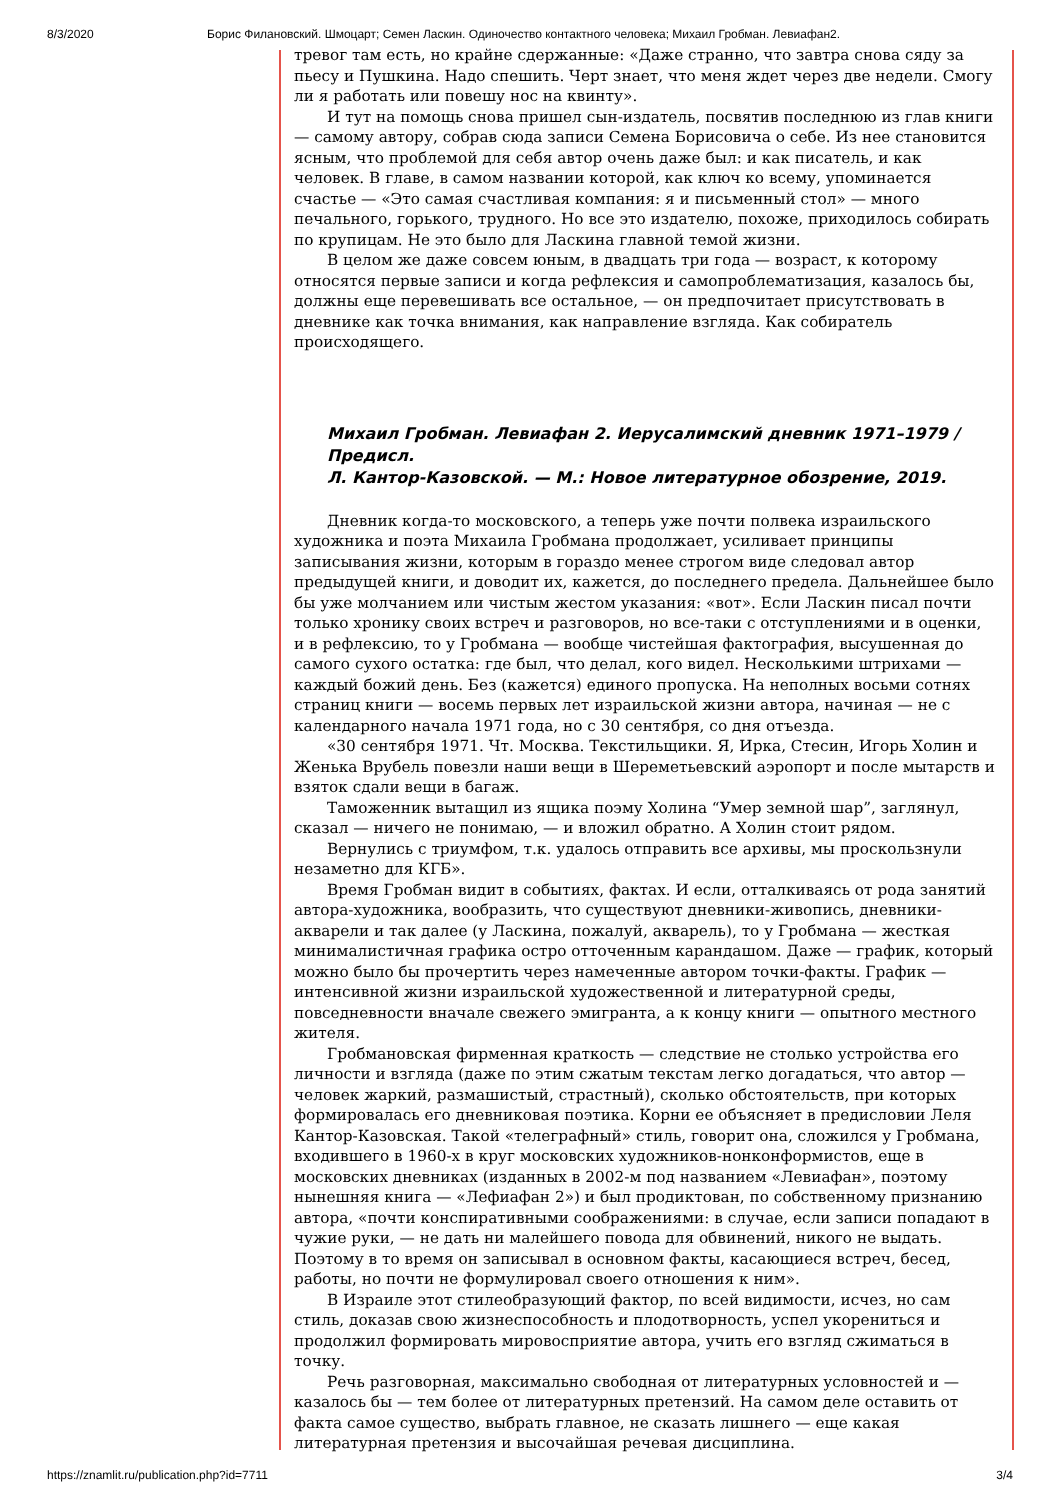8/3/2020 Борис Филановский. Шмоцарт; Семен Ласкин. Одиночество контактного человека; Михаил Гробман. Левиафан2.
тревог там есть, но крайне сдержанные: «Даже странно, что завтра снова сяду за пьесу и Пушкина. Надо спешить. Черт знает, что меня ждет через две недели. Смогу ли я работать или повешу нос на квинту».
И тут на помощь снова пришел сын-издатель, посвятив последнюю из глав книги — самому автору, собрав сюда записи Семена Борисовича о себе. Из нее становится ясным, что проблемой для себя автор очень даже был: и как писатель, и как человек. В главе, в самом названии которой, как ключ ко всему, упоминается счастье — «Это самая счастливая компания: я и письменный стол» — много печального, горького, трудного. Но все это издателю, похоже, приходилось собирать по крупицам. Не это было для Ласкина главной темой жизни.
В целом же даже совсем юным, в двадцать три года — возраст, к которому относятся первые записи и когда рефлексия и самопроблематизация, казалось бы, должны еще перевешивать все остальное, — он предпочитает присутствовать в дневнике как точка внимания, как направление взгляда. Как собиратель происходящего.
Михаил Гробман. Левиафан 2. Иерусалимский дневник 1971–1979 / Предисл.
Л. Кантор-Казовской. — М.: Новое литературное обозрение, 2019.
Дневник когда-то московского, а теперь уже почти полвека израильского художника и поэта Михаила Гробмана продолжает, усиливает принципы записывания жизни, которым в гораздо менее строгом виде следовал автор предыдущей книги, и доводит их, кажется, до последнего предела. Дальнейшее было бы уже молчанием или чистым жестом указания: «вот». Если Ласкин писал почти только хронику своих встреч и разговоров, но все-таки с отступлениями и в оценки, и в рефлексию, то у Гробмана — вообще чистейшая фактография, высушенная до самого сухого остатка: где был, что делал, кого видел. Несколькими штрихами — каждый божий день. Без (кажется) единого пропуска. На неполных восьми сотнях страниц книги — восемь первых лет израильской жизни автора, начиная — не с календарного начала 1971 года, но с 30 сентября, со дня отъезда.
«30 сентября 1971. Чт. Москва. Текстильщики. Я, Ирка, Стесин, Игорь Холин и Женька Врубель повезли наши вещи в Шереметьевский аэропорт и после мытарств и взяток сдали вещи в багаж.
Таможенник вытащил из ящика поэму Холина “Умер земной шар”, заглянул, сказал — ничего не понимаю, — и вложил обратно. А Холин стоит рядом.
Вернулись с триумфом, т.к. удалось отправить все архивы, мы проскользнули незаметно для КГБ».
Время Гробман видит в событиях, фактах. И если, отталкиваясь от рода занятий автора-художника, вообразить, что существуют дневники-живопись, дневники-акварели и так далее (у Ласкина, пожалуй, акварель), то у Гробмана — жесткая минималистичная графика остро отточенным карандашом. Даже — график, который можно было бы прочертить через намеченные автором точки-факты. График — интенсивной жизни израильской художественной и литературной среды, повседневности вначале свежего эмигранта, а к концу книги — опытного местного жителя.
Гробмановская фирменная краткость — следствие не столько устройства его личности и взгляда (даже по этим сжатым текстам легко догадаться, что автор — человек жаркий, размашистый, страстный), сколько обстоятельств, при которых формировалась его дневниковая поэтика. Корни ее объясняет в предисловии Леля Кантор-Казовская. Такой «телеграфный» стиль, говорит она, сложился у Гробмана, входившего в 1960-х в круг московских художников-нонконформистов, еще в московских дневниках (изданных в 2002-м под названием «Левиафан», поэтому нынешняя книга — «Лефиафан 2») и был продиктован, по собственному признанию автора, «почти конспиративными соображениями: в случае, если записи попадают в чужие руки, — не дать ни малейшего повода для обвинений, никого не выдать. Поэтому в то время он записывал в основном факты, касающиеся встреч, бесед, работы, но почти не формулировал своего отношения к ним».
В Израиле этот стилеобразующий фактор, по всей видимости, исчез, но сам стиль, доказав свою жизнеспособность и плодотворность, успел укорениться и продолжил формировать мировосприятие автора, учить его взгляд сжиматься в точку.
Речь разговорная, максимально свободная от литературных условностей и — казалось бы — тем более от литературных претензий. На самом деле оставить от факта самое существо, выбрать главное, не сказать лишнего — еще какая литературная претензия и высочайшая речевая дисциплина.
https://znamlit.ru/publication.php?id=7711 3/4